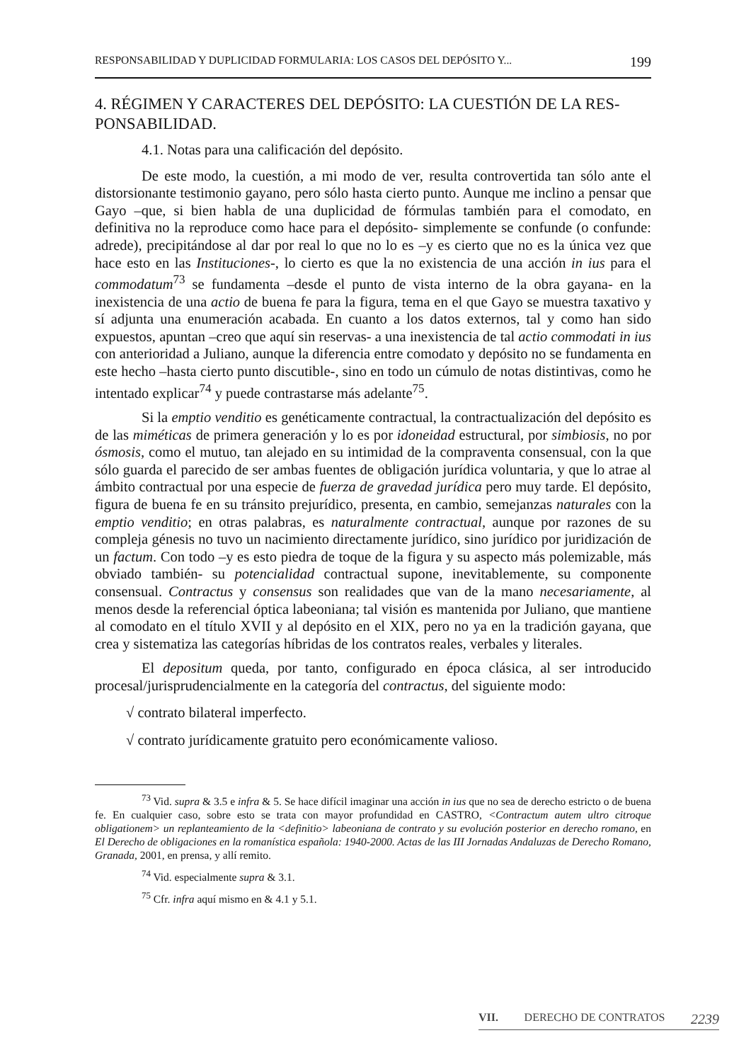RESPONSABILIDAD Y DUPLICIDAD FORMULARIA: LOS CASOS DEL DEPÓSITO Y... 199
4. RÉGIMEN Y CARACTERES DEL DEPÓSITO: LA CUESTIÓN DE LA RES-PONSABILIDAD.
4.1. Notas para una calificación del depósito.
De este modo, la cuestión, a mi modo de ver, resulta controvertida tan sólo ante el distorsionante testimonio gayano, pero sólo hasta cierto punto. Aunque me inclino a pensar que Gayo –que, si bien habla de una duplicidad de fórmulas también para el comodato, en definitiva no la reproduce como hace para el depósito- simplemente se confunde (o confunde: adrede), precipitándose al dar por real lo que no lo es –y es cierto que no es la única vez que hace esto en las Instituciones-, lo cierto es que la no existencia de una acción in ius para el commodatum<sup>73</sup> se fundamenta –desde el punto de vista interno de la obra gayana- en la inexistencia de una actio de buena fe para la figura, tema en el que Gayo se muestra taxativo y sí adjunta una enumeración acabada. En cuanto a los datos externos, tal y como han sido expuestos, apuntan –creo que aquí sin reservas- a una inexistencia de tal actio commodati in ius con anterioridad a Juliano, aunque la diferencia entre comodato y depósito no se fundamenta en este hecho –hasta cierto punto discutible-, sino en todo un cúmulo de notas distintivas, como he intentado explicar<sup>74</sup> y puede contrastarse más adelante<sup>75</sup>.
Si la emptio venditio es genéticamente contractual, la contractualización del depósito es de las miméticas de primera generación y lo es por idoneidad estructural, por simbiosis, no por ósmosis, como el mutuo, tan alejado en su intimidad de la compraventa consensual, con la que sólo guarda el parecido de ser ambas fuentes de obligación jurídica voluntaria, y que lo atrae al ámbito contractual por una especie de fuerza de gravedad jurídica pero muy tarde. El depósito, figura de buena fe en su tránsito prejurídico, presenta, en cambio, semejanzas naturales con la emptio venditio; en otras palabras, es naturalmente contractual, aunque por razones de su compleja génesis no tuvo un nacimiento directamente jurídico, sino jurídico por juridización de un factum. Con todo –y es esto piedra de toque de la figura y su aspecto más polemizable, más obviado también- su potencialidad contractual supone, inevitablemente, su componente consensual. Contractus y consensus son realidades que van de la mano necesariamente, al menos desde la referencial óptica labeoniana; tal visión es mantenida por Juliano, que mantiene al comodato en el título XVII y al depósito en el XIX, pero no ya en la tradición gayana, que crea y sistematiza las categorías híbridas de los contratos reales, verbales y literales.
El depositum queda, por tanto, configurado en época clásica, al ser introducido procesal/jurisprudencialmente en la categoría del contractus, del siguiente modo:
√ contrato bilateral imperfecto.
√ contrato jurídicamente gratuito pero económicamente valioso.
<sup>73</sup> Vid. supra & 3.5 e infra & 5. Se hace difícil imaginar una acción in ius que no sea de derecho estricto o de buena fe. En cualquier caso, sobre esto se trata con mayor profundidad en CASTRO, <Contractum autem ultro citroque obligationem> un replanteamiento de la <definitio> labeoniana de contrato y su evolución posterior en derecho romano, en El Derecho de obligaciones en la romanística española: 1940-2000. Actas de las III Jornadas Andaluzas de Derecho Romano, Granada, 2001, en prensa, y allí remito.
<sup>74</sup> Vid. especialmente supra & 3.1.
<sup>75</sup> Cfr. infra aquí mismo en & 4.1 y 5.1.
VII. DERECHO DE CONTRATOS 2239